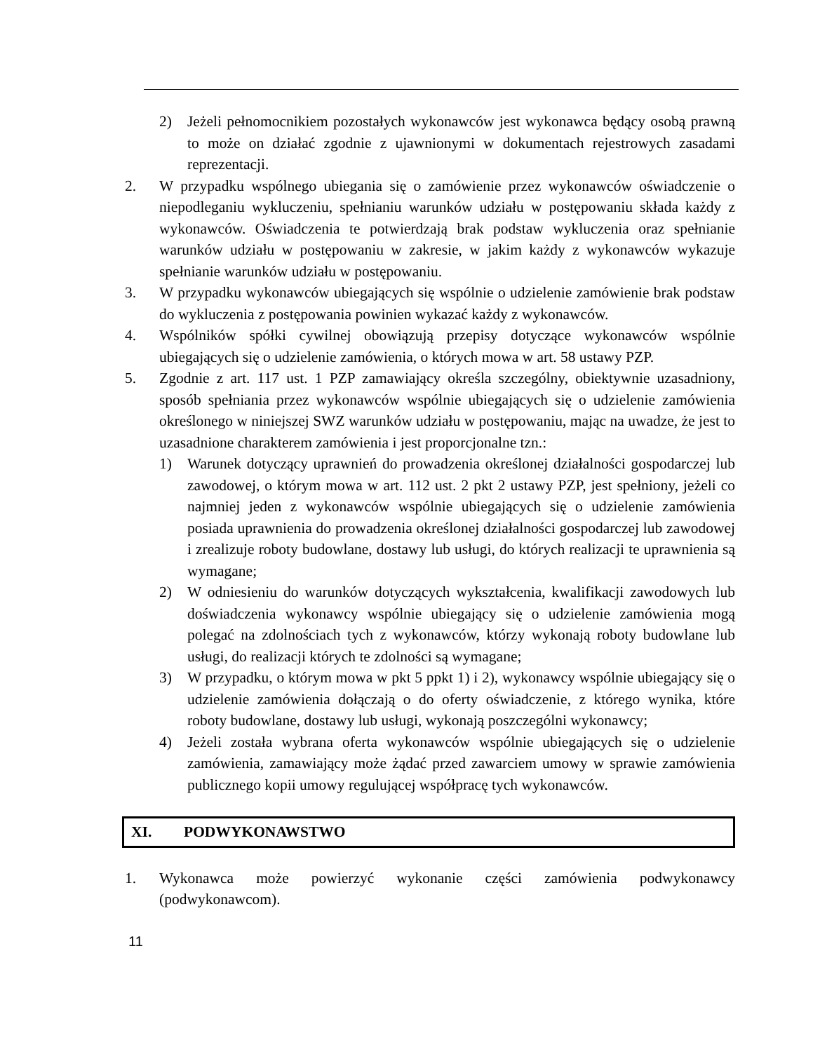2) Jeżeli pełnomocnikiem pozostałych wykonawców jest wykonawca będący osobą prawną to może on działać zgodnie z ujawnionymi w dokumentach rejestrowych zasadami reprezentacji.
2. W przypadku wspólnego ubiegania się o zamówienie przez wykonawców oświadczenie o niepodleganiu wykluczeniu, spełnianiu warunków udziału w postępowaniu składa każdy z wykonawców. Oświadczenia te potwierdzają brak podstaw wykluczenia oraz spełnianie warunków udziału w postępowaniu w zakresie, w jakim każdy z wykonawców wykazuje spełnianie warunków udziału w postępowaniu.
3. W przypadku wykonawców ubiegających się wspólnie o udzielenie zamówienie brak podstaw do wykluczenia z postępowania powinien wykazać każdy z wykonawców.
4. Wspólników spółki cywilnej obowiązują przepisy dotyczące wykonawców wspólnie ubiegających się o udzielenie zamówienia, o których mowa w art. 58 ustawy PZP.
5. Zgodnie z art. 117 ust. 1 PZP zamawiający określa szczególny, obiektywnie uzasadniony, sposób spełniania przez wykonawców wspólnie ubiegających się o udzielenie zamówienia określonego w niniejszej SWZ warunków udziału w postępowaniu, mając na uwadze, że jest to uzasadnione charakterem zamówienia i jest proporcjonalne tzn.:
1) Warunek dotyczący uprawnień do prowadzenia określonej działalności gospodarczej lub zawodowej, o którym mowa w art. 112 ust. 2 pkt 2 ustawy PZP, jest spełniony, jeżeli co najmniej jeden z wykonawców wspólnie ubiegających się o udzielenie zamówienia posiada uprawnienia do prowadzenia określonej działalności gospodarczej lub zawodowej i zrealizuje roboty budowlane, dostawy lub usługi, do których realizacji te uprawnienia są wymagane;
2) W odniesieniu do warunków dotyczących wykształcenia, kwalifikacji zawodowych lub doświadczenia wykonawcy wspólnie ubiegający się o udzielenie zamówienia mogą polegać na zdolnościach tych z wykonawców, którzy wykonają roboty budowlane lub usługi, do realizacji których te zdolności są wymagane;
3) W przypadku, o którym mowa w pkt 5 ppkt 1) i 2), wykonawcy wspólnie ubiegający się o udzielenie zamówienia dołączają o do oferty oświadczenie, z którego wynika, które roboty budowlane, dostawy lub usługi, wykonają poszczególni wykonawcy;
4) Jeżeli została wybrana oferta wykonawców wspólnie ubiegających się o udzielenie zamówienia, zamawiający może żądać przed zawarciem umowy w sprawie zamówienia publicznego kopii umowy regulującej współpracę tych wykonawców.
XI. PODWYKONAWSTWO
1. Wykonawca może powierzyć wykonanie części zamówienia podwykonawcy (podwykonawcom).
11